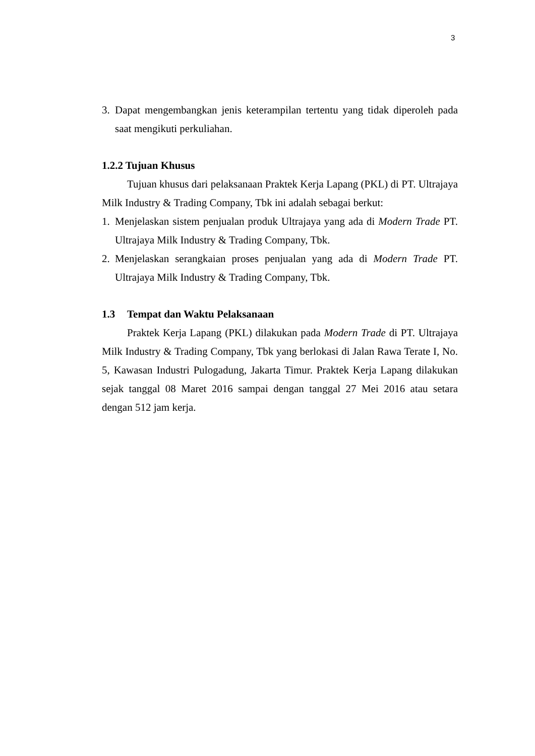3
3. Dapat mengembangkan jenis keterampilan tertentu yang tidak diperoleh pada saat mengikuti perkuliahan.
1.2.2 Tujuan Khusus
Tujuan khusus dari pelaksanaan Praktek Kerja Lapang (PKL) di PT. Ultrajaya Milk Industry & Trading Company, Tbk ini adalah sebagai berkut:
1. Menjelaskan sistem penjualan produk Ultrajaya yang ada di Modern Trade PT. Ultrajaya Milk Industry & Trading Company, Tbk.
2. Menjelaskan serangkaian proses penjualan yang ada di Modern Trade PT. Ultrajaya Milk Industry & Trading Company, Tbk.
1.3 Tempat dan Waktu Pelaksanaan
Praktek Kerja Lapang (PKL) dilakukan pada Modern Trade di PT. Ultrajaya Milk Industry & Trading Company, Tbk yang berlokasi di Jalan Rawa Terate I, No. 5, Kawasan Industri Pulogadung, Jakarta Timur. Praktek Kerja Lapang dilakukan sejak tanggal 08 Maret 2016 sampai dengan tanggal 27 Mei 2016 atau setara dengan 512 jam kerja.